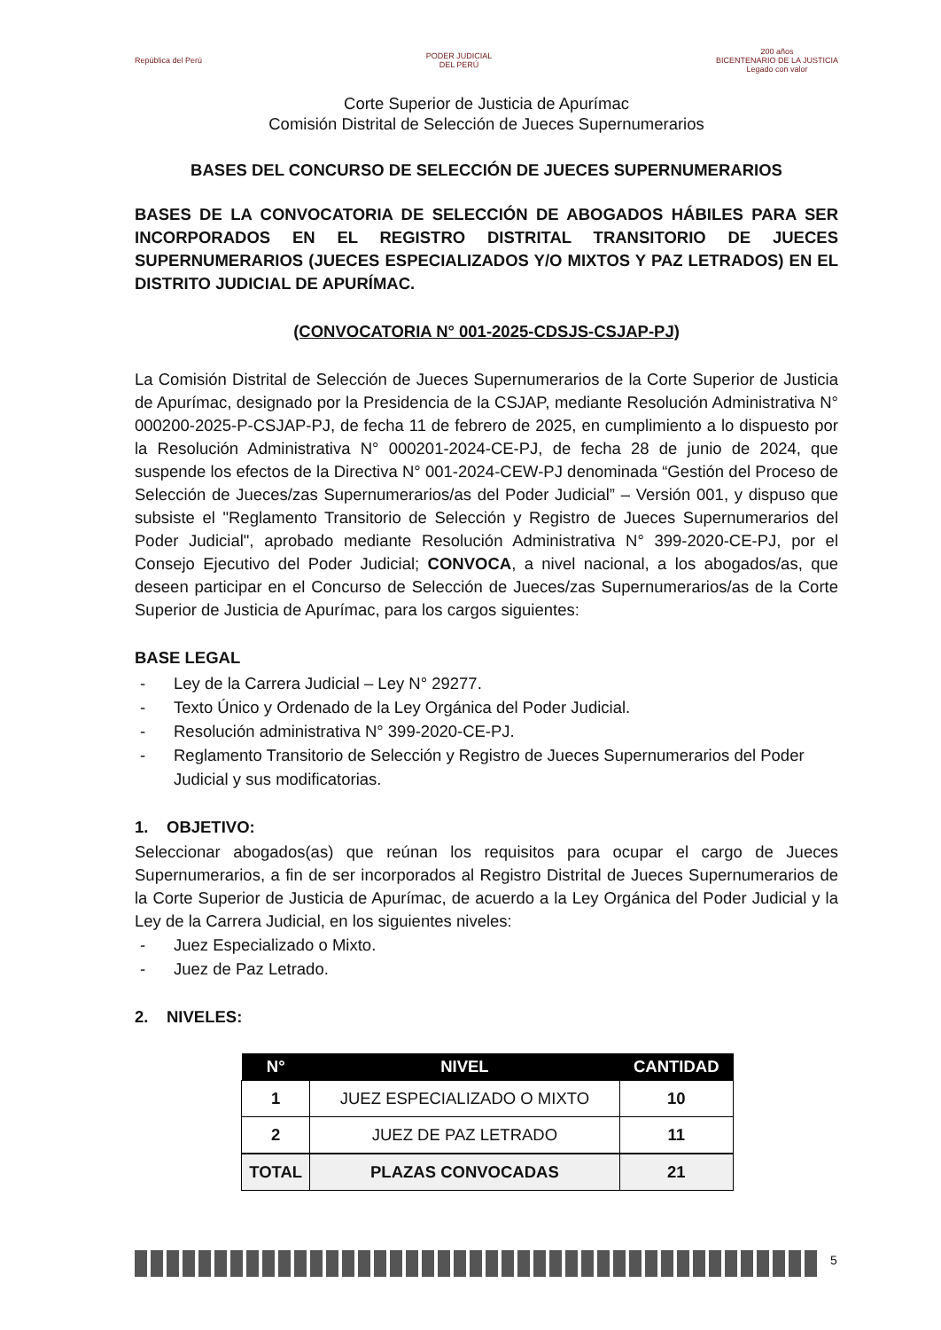República del Perú
PODER JUDICIAL
DEL PERÚ
200 años
BICENTENARIO DE LA JUSTICIA
Legado con valor
Corte Superior de Justicia de Apurímac
Comisión Distrital de Selección de Jueces Supernumerarios
BASES DEL CONCURSO DE SELECCIÓN DE JUECES SUPERNUMERARIOS
BASES DE LA CONVOCATORIA DE SELECCIÓN DE ABOGADOS HÁBILES PARA SER INCORPORADOS EN EL REGISTRO DISTRITAL TRANSITORIO DE JUECES SUPERNUMERARIOS (JUECES ESPECIALIZADOS Y/O MIXTOS Y PAZ LETRADOS) EN EL DISTRITO JUDICIAL DE APURÍMAC.
(CONVOCATORIA N° 001-2025-CDSJS-CSJAP-PJ)
La Comisión Distrital de Selección de Jueces Supernumerarios de la Corte Superior de Justicia de Apurímac, designado por la Presidencia de la CSJAP, mediante Resolución Administrativa N° 000200-2025-P-CSJAP-PJ, de fecha 11 de febrero de 2025, en cumplimiento a lo dispuesto por la Resolución Administrativa N° 000201-2024-CE-PJ, de fecha 28 de junio de 2024, que suspende los efectos de la Directiva N° 001-2024-CEW-PJ denominada “Gestión del Proceso de Selección de Jueces/zas Supernumerarios/as del Poder Judicial” – Versión 001, y dispuso que subsiste el "Reglamento Transitorio de Selección y Registro de Jueces Supernumerarios del Poder Judicial", aprobado mediante Resolución Administrativa N° 399-2020-CE-PJ, por el Consejo Ejecutivo del Poder Judicial; CONVOCA, a nivel nacional, a los abogados/as, que deseen participar en el Concurso de Selección de Jueces/zas Supernumerarios/as de la Corte Superior de Justicia de Apurímac, para los cargos siguientes:
BASE LEGAL
- Ley de la Carrera Judicial – Ley N° 29277.
- Texto Único y Ordenado de la Ley Orgánica del Poder Judicial.
- Resolución administrativa N° 399-2020-CE-PJ.
- Reglamento Transitorio de Selección y Registro de Jueces Supernumerarios del Poder Judicial y sus modificatorias.
1. OBJETIVO:
Seleccionar abogados(as) que reúnan los requisitos para ocupar el cargo de Jueces Supernumerarios, a fin de ser incorporados al Registro Distrital de Jueces Supernumerarios de la Corte Superior de Justicia de Apurímac, de acuerdo a la Ley Orgánica del Poder Judicial y la Ley de la Carrera Judicial, en los siguientes niveles:
- Juez Especializado o Mixto.
- Juez de Paz Letrado.
2. NIVELES:
| N° | NIVEL | CANTIDAD |
| --- | --- | --- |
| 1 | JUEZ ESPECIALIZADO O MIXTO | 10 |
| 2 | JUEZ DE PAZ LETRADO | 11 |
| TOTAL | PLAZAS CONVOCADAS | 21 |
5